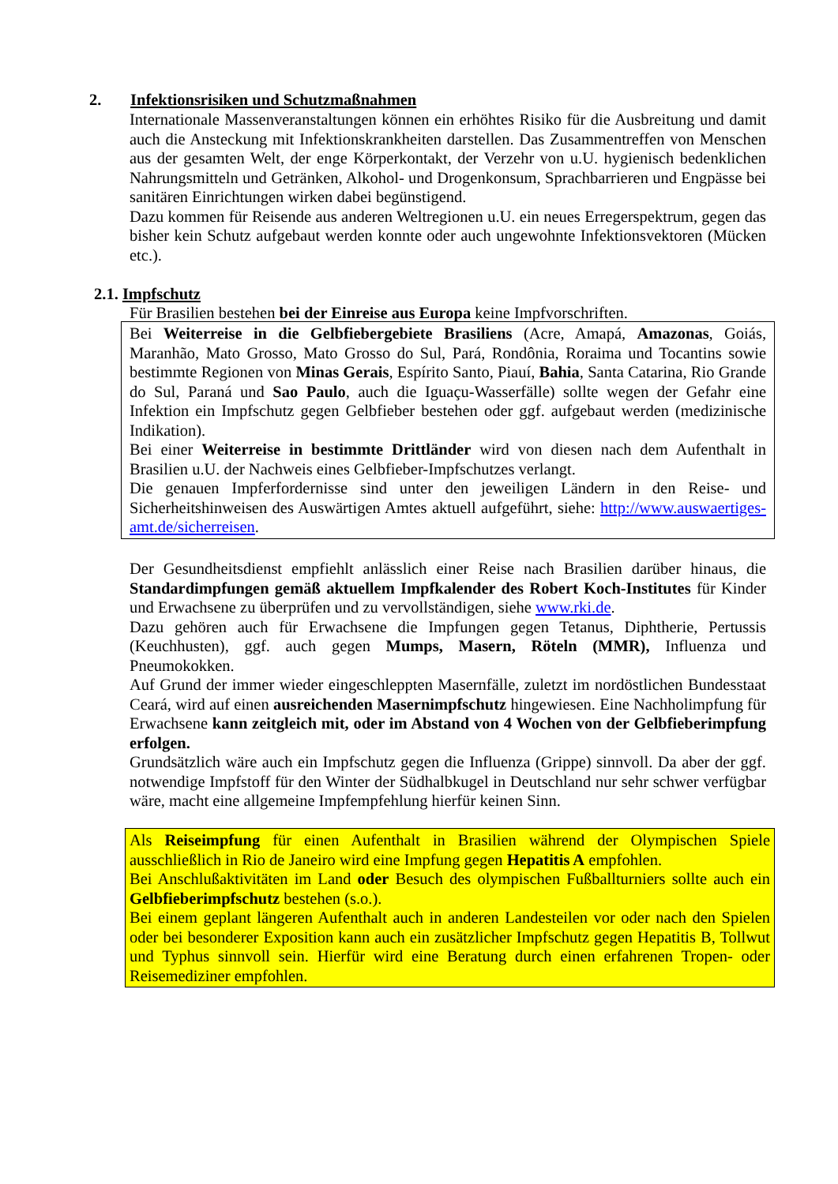2. Infektionsrisiken und Schutzmaßnahmen
Internationale Massenveranstaltungen können ein erhöhtes Risiko für die Ausbreitung und damit auch die Ansteckung mit Infektionskrankheiten darstellen. Das Zusammentreffen von Menschen aus der gesamten Welt, der enge Körperkontakt, der Verzehr von u.U. hygienisch bedenklichen Nahrungsmitteln und Getränken, Alkohol- und Drogenkonsum, Sprachbarrieren und Engpässe bei sanitären Einrichtungen wirken dabei begünstigend.
Dazu kommen für Reisende aus anderen Weltregionen u.U. ein neues Erregerspektrum, gegen das bisher kein Schutz aufgebaut werden konnte oder auch ungewohnte Infektionsvektoren (Mücken etc.).
2.1. Impfschutz
Für Brasilien bestehen bei der Einreise aus Europa keine Impfvorschriften.
Bei Weiterreise in die Gelbfiebergebiete Brasiliens (Acre, Amapá, Amazonas, Goiás, Maranhão, Mato Grosso, Mato Grosso do Sul, Pará, Rondônia, Roraima und Tocantins sowie bestimmte Regionen von Minas Gerais, Espírito Santo, Piauí, Bahia, Santa Catarina, Rio Grande do Sul, Paraná und Sao Paulo, auch die Iguaçu-Wasserfälle) sollte wegen der Gefahr eine Infektion ein Impfschutz gegen Gelbfieber bestehen oder ggf. aufgebaut werden (medizinische Indikation).
Bei einer Weiterreise in bestimmte Drittländer wird von diesen nach dem Aufenthalt in Brasilien u.U. der Nachweis eines Gelbfieber-Impfschutzes verlangt.
Die genauen Impferfordernisse sind unter den jeweiligen Ländern in den Reise- und Sicherheitshinweisen des Auswärtigen Amtes aktuell aufgeführt, siehe: http://www.auswaertiges-amt.de/sicherreisen.
Der Gesundheitsdienst empfiehlt anlässlich einer Reise nach Brasilien darüber hinaus, die Standardimpfungen gemäß aktuellem Impfkalender des Robert Koch-Institutes für Kinder und Erwachsene zu überprüfen und zu vervollständigen, siehe www.rki.de.
Dazu gehören auch für Erwachsene die Impfungen gegen Tetanus, Diphtherie, Pertussis (Keuchhusten), ggf. auch gegen Mumps, Masern, Röteln (MMR), Influenza und Pneumokokken.
Auf Grund der immer wieder eingeschleppten Masernfälle, zuletzt im nordöstlichen Bundesstaat Ceará, wird auf einen ausreichenden Masernimpfschutz hingewiesen. Eine Nachholimpfung für Erwachsene kann zeitgleich mit, oder im Abstand von 4 Wochen von der Gelbfieberimpfung erfolgen.
Grundsätzlich wäre auch ein Impfschutz gegen die Influenza (Grippe) sinnvoll. Da aber der ggf. notwendige Impfstoff für den Winter der Südhalbkugel in Deutschland nur sehr schwer verfügbar wäre, macht eine allgemeine Impfempfehlung hierfür keinen Sinn.
Als Reiseimpfung für einen Aufenthalt in Brasilien während der Olympischen Spiele ausschließlich in Rio de Janeiro wird eine Impfung gegen Hepatitis A empfohlen.
Bei Anschlußaktivitäten im Land oder Besuch des olympischen Fußballturniers sollte auch ein Gelbfieberimpfschutz bestehen (s.o.).
Bei einem geplant längeren Aufenthalt auch in anderen Landesteilen vor oder nach den Spielen oder bei besonderer Exposition kann auch ein zusätzlicher Impfschutz gegen Hepatitis B, Tollwut und Typhus sinnvoll sein. Hierfür wird eine Beratung durch einen erfahrenen Tropen- oder Reisemediziner empfohlen.